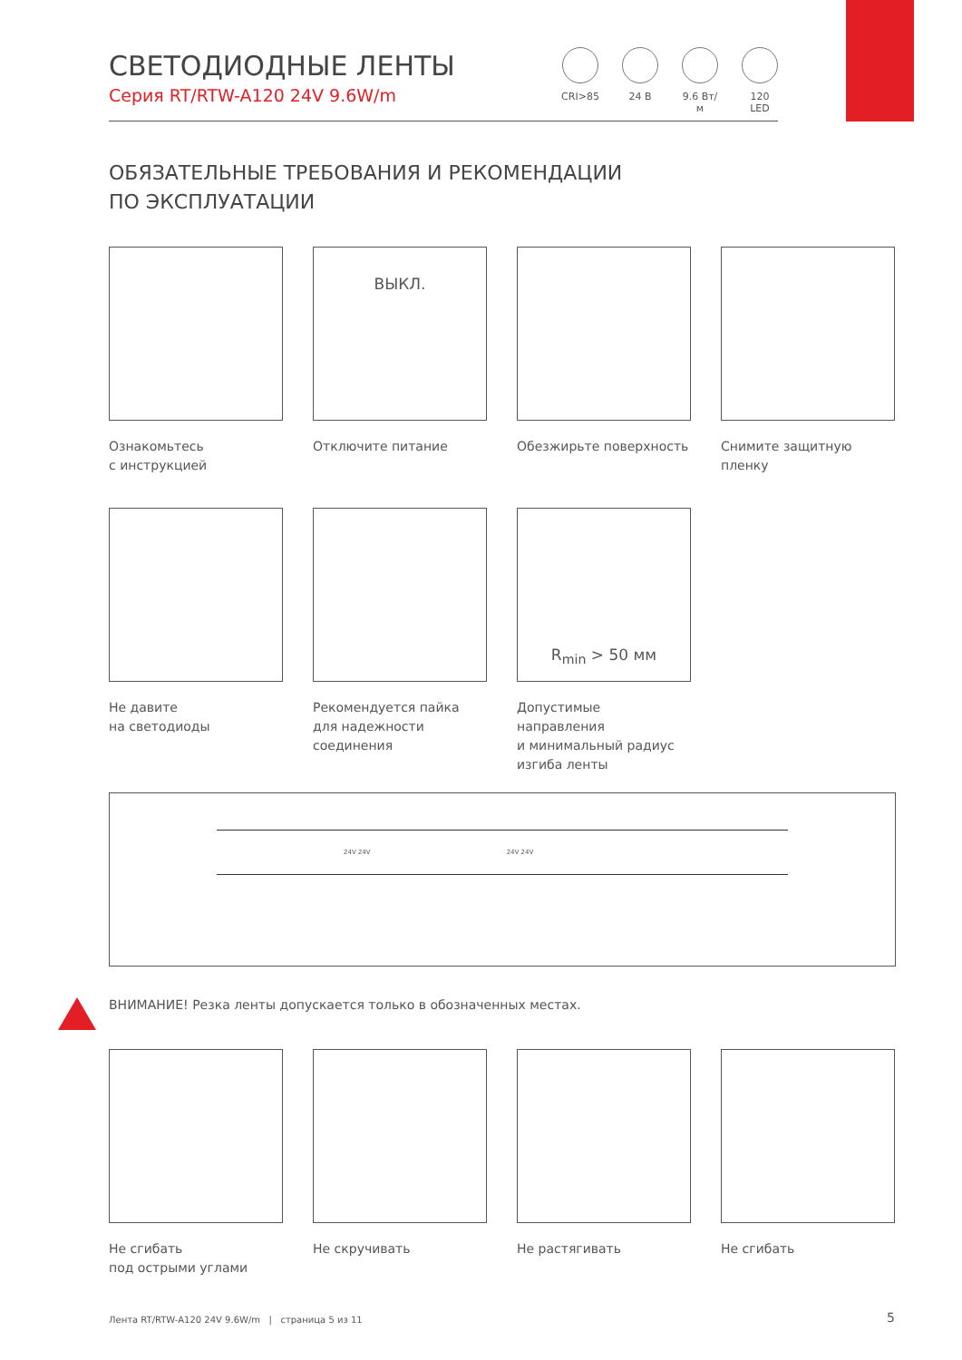СВЕТОДИОДНЫЕ ЛЕНТЫ
Серия RT/RTW-A120 24V 9.6W/m
CRI>85 24 В 9.6 Вт/м
120 LED
ОБЯЗАТЕЛЬНЫЕ ТРЕБОВАНИЯ И РЕКОМЕНДАЦИИ
ПО ЭКСПЛУАТАЦИИ
Ознакомьтесь
с инструкцией
ВЫКЛ.
Отключите питание
Обезжирьте поверхность
Снимите защитную
пленку
Не давите
на светодиоды
Рекомендуется пайка
для надежности
соединения
R<sub>min</sub> > 50 мм
Допустимые направления
и минимальный радиус
изгиба ленты
24V 24V 24V 24V
ВНИМАНИЕ! Резка ленты допускается только в обозначенных местах.
Не сгибать
под острыми углами
Не скручивать
Не растягивать
Не сгибать
Лента RT/RTW-A120 24V 9.6W/m | страница 5 из 11
5